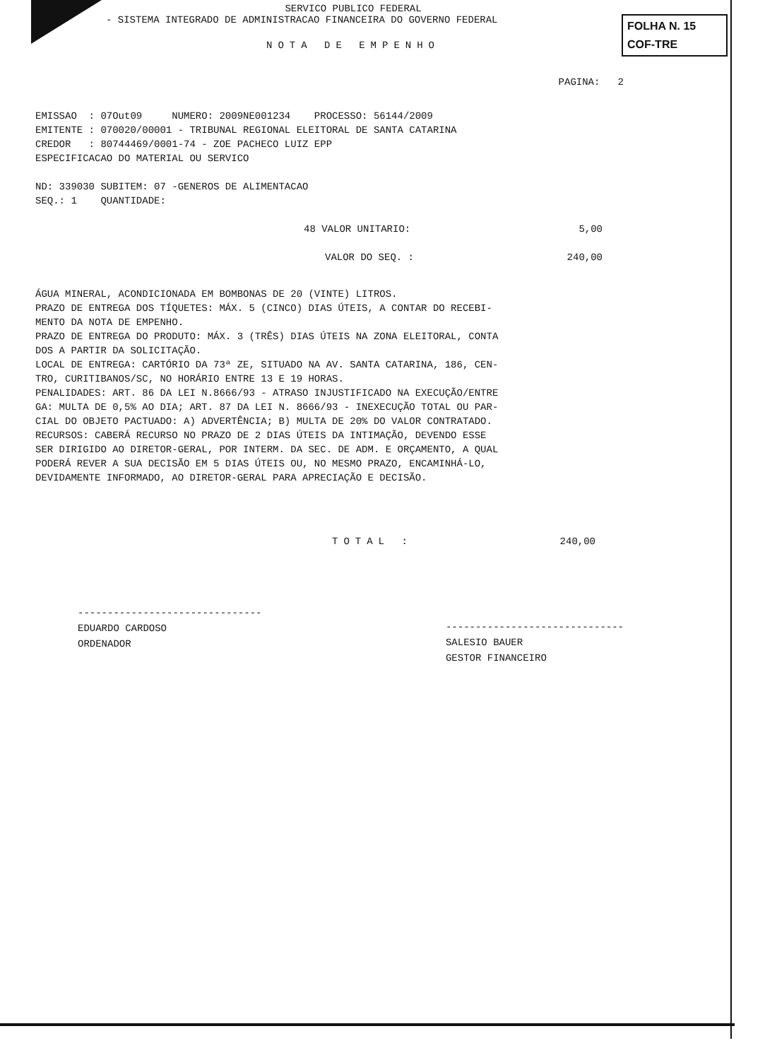FOLHA N. 15
COF-TRE
SERVICO PUBLICO FEDERAL
- SISTEMA INTEGRADO DE ADMINISTRACAO FINANCEIRA DO GOVERNO FEDERAL
NOTA DE EMPENHO
PAGINA: 2
EMISSAO : 07Out09 NUMERO: 2009NE001234 PROCESSO: 56144/2009 EMITENTE : 070020/00001 - TRIBUNAL REGIONAL ELEITORAL DE SANTA CATARINA CREDOR : 80744469/0001-74 - ZOE PACHECO LUIZ EPP ESPECIFICACAO DO MATERIAL OU SERVICO ND: 339030 SUBITEM: 07 -GENEROS DE ALIMENTACAO SEQ.: 1 QUANTIDADE:
48 VALOR UNITARIO: 5,00
VALOR DO SEQ. : 240,00
ÁGUA MINERAL, ACONDICIONADA EM BOMBONAS DE 20 (VINTE) LITROS. PRAZO DE ENTREGA DOS TÍQUETES: MÁX. 5 (CINCO) DIAS ÚTEIS, A CONTAR DO RECEBI- MENTO DA NOTA DE EMPENHO. PRAZO DE ENTREGA DO PRODUTO: MÁX. 3 (TRÊS) DIAS ÚTEIS NA ZONA ELEITORAL, CONTA DOS A PARTIR DA SOLICITAÇÃO. LOCAL DE ENTREGA: CARTÓRIO DA 73ª ZE, SITUADO NA AV. SANTA CATARINA, 186, CEN- TRO, CURITIBANOS/SC, NO HORÁRIO ENTRE 13 E 19 HORAS. PENALIDADES: ART. 86 DA LEI N.8666/93 - ATRASO INJUSTIFICADO NA EXECUÇÃO/ENTRE GA: MULTA DE 0,5% AO DIA; ART. 87 DA LEI N. 8666/93 - INEXECUÇÃO TOTAL OU PAR- CIAL DO OBJETO PACTUADO: A) ADVERTÊNCIA; B) MULTA DE 20% DO VALOR CONTRATADO. RECURSOS: CABERÁ RECURSO NO PRAZO DE 2 DIAS ÚTEIS DA INTIMAÇÃO, DEVENDO ESSE SER DIRIGIDO AO DIRETOR-GERAL, POR INTERM. DA SEC. DE ADM. E ORÇAMENTO, A QUAL PODERÁ REVER A SUA DECISÃO EM 5 DIAS ÚTEIS OU, NO MESMO PRAZO, ENCAMINHÁ-LO, DEVIDAMENTE INFORMADO, AO DIRETOR-GERAL PARA APRECIAÇÃO E DECISÃO.
TOTAL : 240,00
-------------------------------
EDUARDO CARDOSO
ORDENADOR
------------------------------
SALESIO BAUER
GESTOR FINANCEIRO